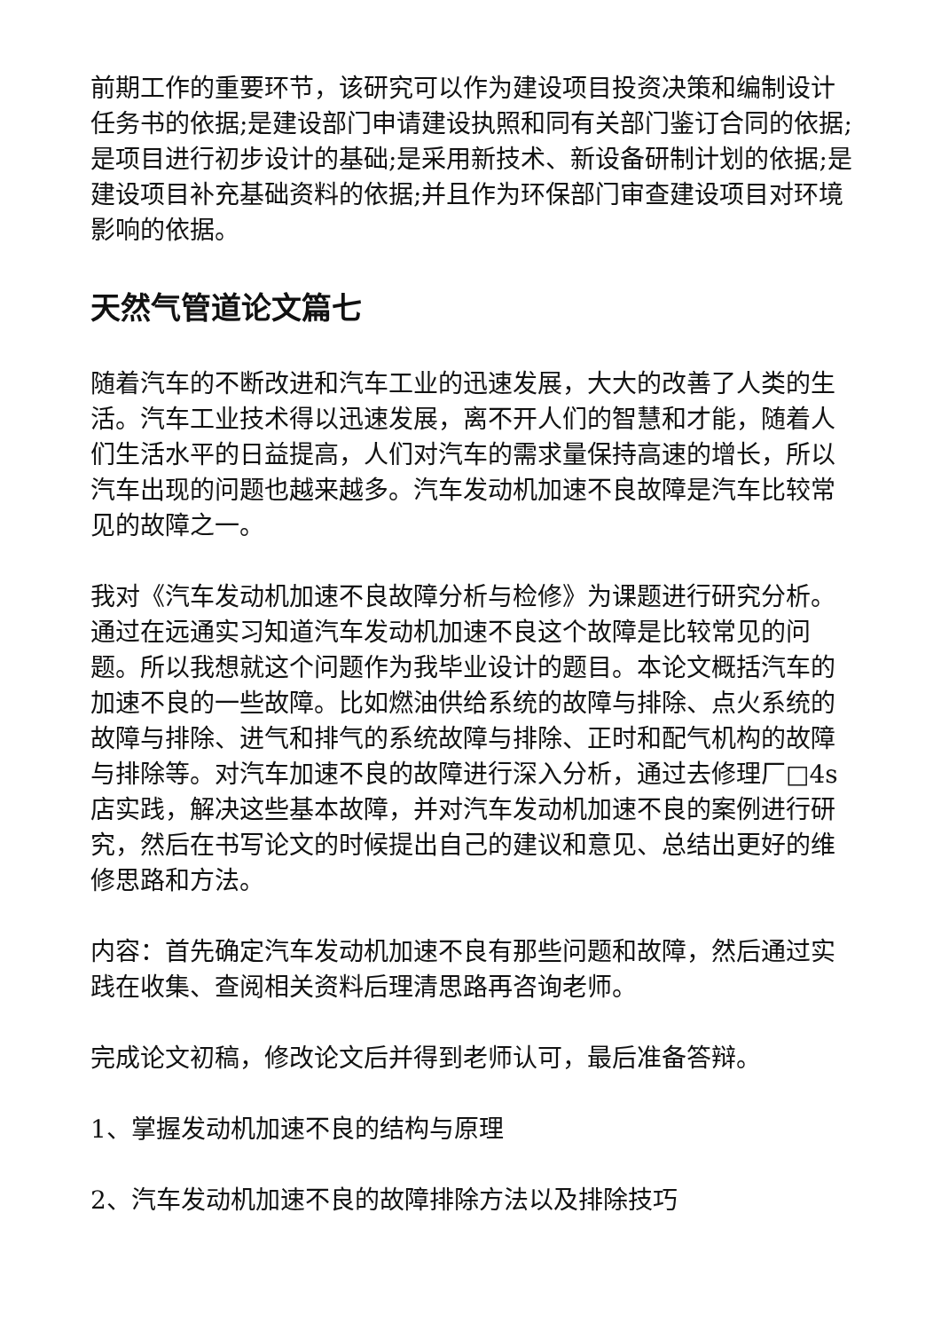前期工作的重要环节，该研究可以作为建设项目投资决策和编制设计任务书的依据;是建设部门申请建设执照和同有关部门鉴订合同的依据;是项目进行初步设计的基础;是采用新技术、新设备研制计划的依据;是建设项目补充基础资料的依据;并且作为环保部门审查建设项目对环境影响的依据。
天然气管道论文篇七
随着汽车的不断改进和汽车工业的迅速发展，大大的改善了人类的生活。汽车工业技术得以迅速发展，离不开人们的智慧和才能，随着人们生活水平的日益提高，人们对汽车的需求量保持高速的增长，所以汽车出现的问题也越来越多。汽车发动机加速不良故障是汽车比较常见的故障之一。
我对《汽车发动机加速不良故障分析与检修》为课题进行研究分析。通过在远通实习知道汽车发动机加速不良这个故障是比较常见的问题。所以我想就这个问题作为我毕业设计的题目。本论文概括汽车的加速不良的一些故障。比如燃油供给系统的故障与排除、点火系统的故障与排除、进气和排气的系统故障与排除、正时和配气机构的故障与排除等。对汽车加速不良的故障进行深入分析，通过去修理厂□4s店实践，解决这些基本故障，并对汽车发动机加速不良的案例进行研究，然后在书写论文的时候提出自己的建议和意见、总结出更好的维修思路和方法。
内容：首先确定汽车发动机加速不良有那些问题和故障，然后通过实践在收集、查阅相关资料后理清思路再咨询老师。
完成论文初稿，修改论文后并得到老师认可，最后准备答辩。
1、掌握发动机加速不良的结构与原理
2、汽车发动机加速不良的故障排除方法以及排除技巧